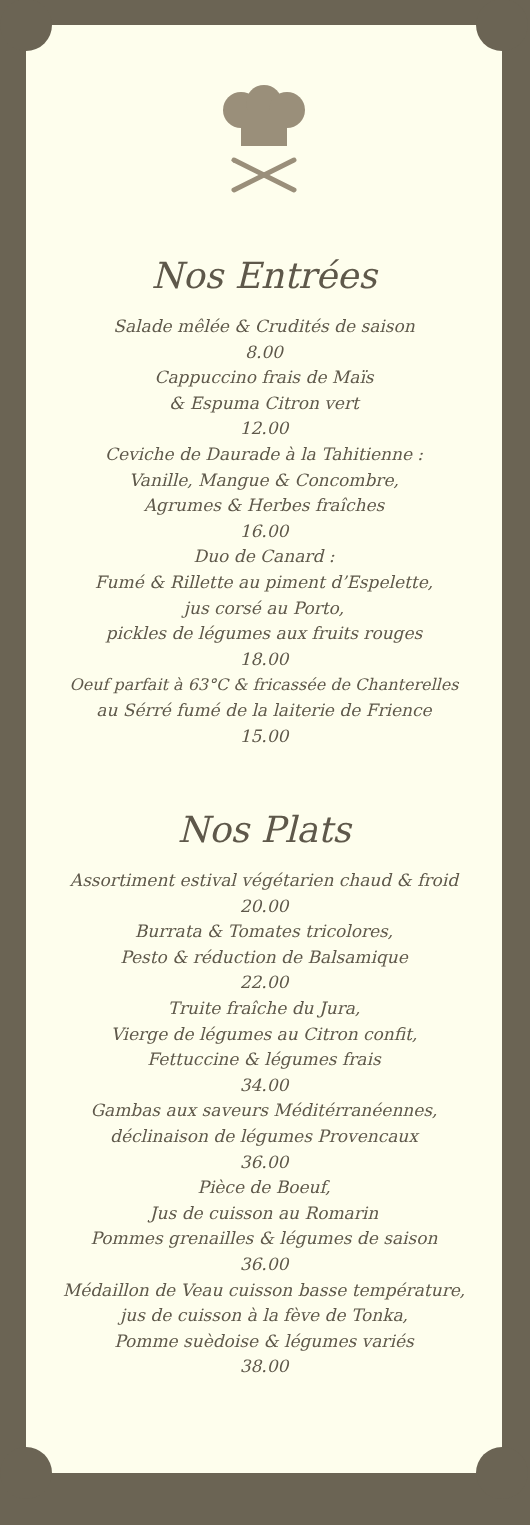Nos Entrées
Salade mêlée & Crudités de saison
8.00
Cappuccino frais de Maïs
& Espuma Citron vert
12.00
Ceviche de Daurade à la Tahitienne :
Vanille, Mangue & Concombre,
Agrumes & Herbes fraîches
16.00
Duo de Canard :
Fumé & Rillette au piment d’Espelette,
jus corsé au Porto,
pickles de légumes aux fruits rouges
18.00
Oeuf parfait à 63°C & fricassée de Chanterelles
au Sérré fumé de la laiterie de Frience
15.00
Nos Plats
Assortiment estival végétarien chaud & froid
20.00
Burrata & Tomates tricolores,
Pesto & réduction de Balsamique
22.00
Truite fraîche du Jura,
Vierge de légumes au Citron confit,
Fettuccine & légumes frais
34.00
Gambas aux saveurs Méditérranéennes,
déclinaison de légumes Provencaux
36.00
Pièce de Boeuf,
Jus de cuisson au Romarin
Pommes grenailles & légumes de saison
36.00
Médaillon de Veau cuisson basse température,
jus de cuisson à la fève de Tonka,
Pomme suèdoise & légumes variés
38.00